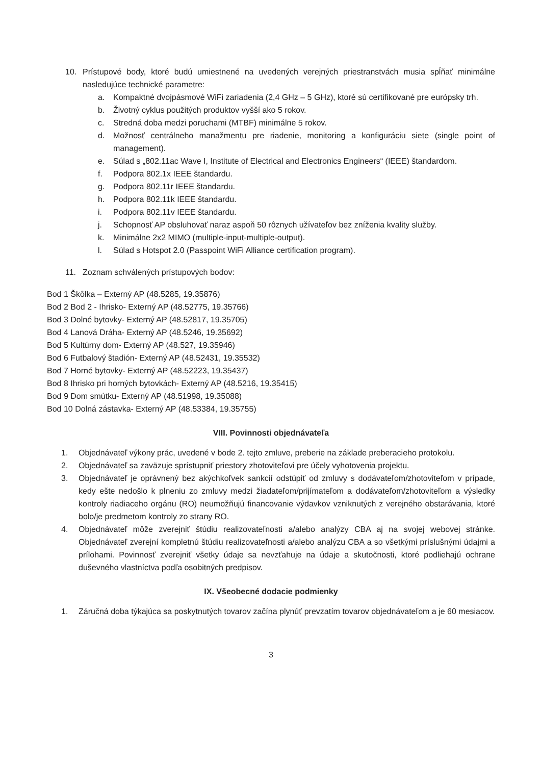10. Prístupové body, ktoré budú umiestnené na uvedených verejných priestranstvách musia spĺňať minimálne nasledujúce technické parametre:
a. Kompaktné dvojpásmové WiFi zariadenia (2,4 GHz – 5 GHz), ktoré sú certifikované pre európsky trh.
b. Životný cyklus použitých produktov vyšší ako 5 rokov.
c. Stredná doba medzi poruchami (MTBF) minimálne 5 rokov.
d. Možnosť centrálneho manažmentu pre riadenie, monitoring a konfiguráciu siete (single point of management).
e. Súlad s „802.11ac Wave I, Institute of Electrical and Electronics Engineers“ (IEEE) štandardom.
f. Podpora 802.1x IEEE štandardu.
g. Podpora 802.11r IEEE štandardu.
h. Podpora 802.11k IEEE štandardu.
i. Podpora 802.11v IEEE štandardu.
j. Schopnosť AP obsluhovať naraz aspoň 50 rôznych užívateľov bez zníženia kvality služby.
k. Minimálne 2x2 MIMO (multiple-input-multiple-output).
l. Súlad s Hotspot 2.0 (Passpoint WiFi Alliance certification program).
11. Zoznam schválených prístupových bodov:
Bod 1 Škôlka – Externý AP (48.5285, 19.35876)
Bod 2 Bod 2 - Ihrisko- Externý AP (48.52775, 19.35766)
Bod 3 Dolné bytovky- Externý AP (48.52817, 19.35705)
Bod 4 Lanová Dráha- Externý AP (48.5246, 19.35692)
Bod 5 Kultúrny dom- Externý AP (48.527, 19.35946)
Bod 6 Futbalový štadión- Externý AP (48.52431, 19.35532)
Bod 7 Horné bytovky- Externý AP (48.52223, 19.35437)
Bod 8 Ihrisko pri horných bytovkách- Externý AP (48.5216, 19.35415)
Bod 9 Dom smútku- Externý AP (48.51998, 19.35088)
Bod 10 Dolná zástavka- Externý AP (48.53384, 19.35755)
VIII. Povinnosti objednávateľa
1. Objednávateľ výkony prác, uvedené v bode 2. tejto zmluve, preberie na základe preberacieho protokolu.
2. Objednávateľ sa zaväzuje sprístupniť priestory zhotoviteľovi pre účely vyhotovenia projektu.
3. Objednávateľ je oprávnený bez akýchkoľvek sankcií odstúpiť od zmluvy s dodávateľom/zhotoviteľom v prípade, kedy ešte nedošlo k plneniu zo zmluvy medzi žiadateľom/prijímateľom a dodávateľom/zhotoviteľom a výsledky kontroly riadiaceho orgánu (RO) neumožňujú financovanie výdavkov vzniknutých z verejného obstarávania, ktoré bolo/je predmetom kontroly zo strany RO.
4. Objednávateľ môže zverejniť štúdiu realizovateľnosti a/alebo analýzy CBA aj na svojej webovej stránke. Objednávateľ zverejní kompletnú štúdiu realizovateľnosti a/alebo analýzu CBA a so všetkými príslušnými údajmi a prílohami. Povinnosť zverejniť všetky údaje sa nevzťahuje na údaje a skutočnosti, ktoré podliehajú ochrane duševného vlastníctva podľa osobitných predpisov.
IX. Všeobecné dodacie podmienky
1. Záručná doba týkajúca sa poskytnutých tovarov začína plynúť prevzatím tovarov objednávateľom a je 60 mesiacov.
3